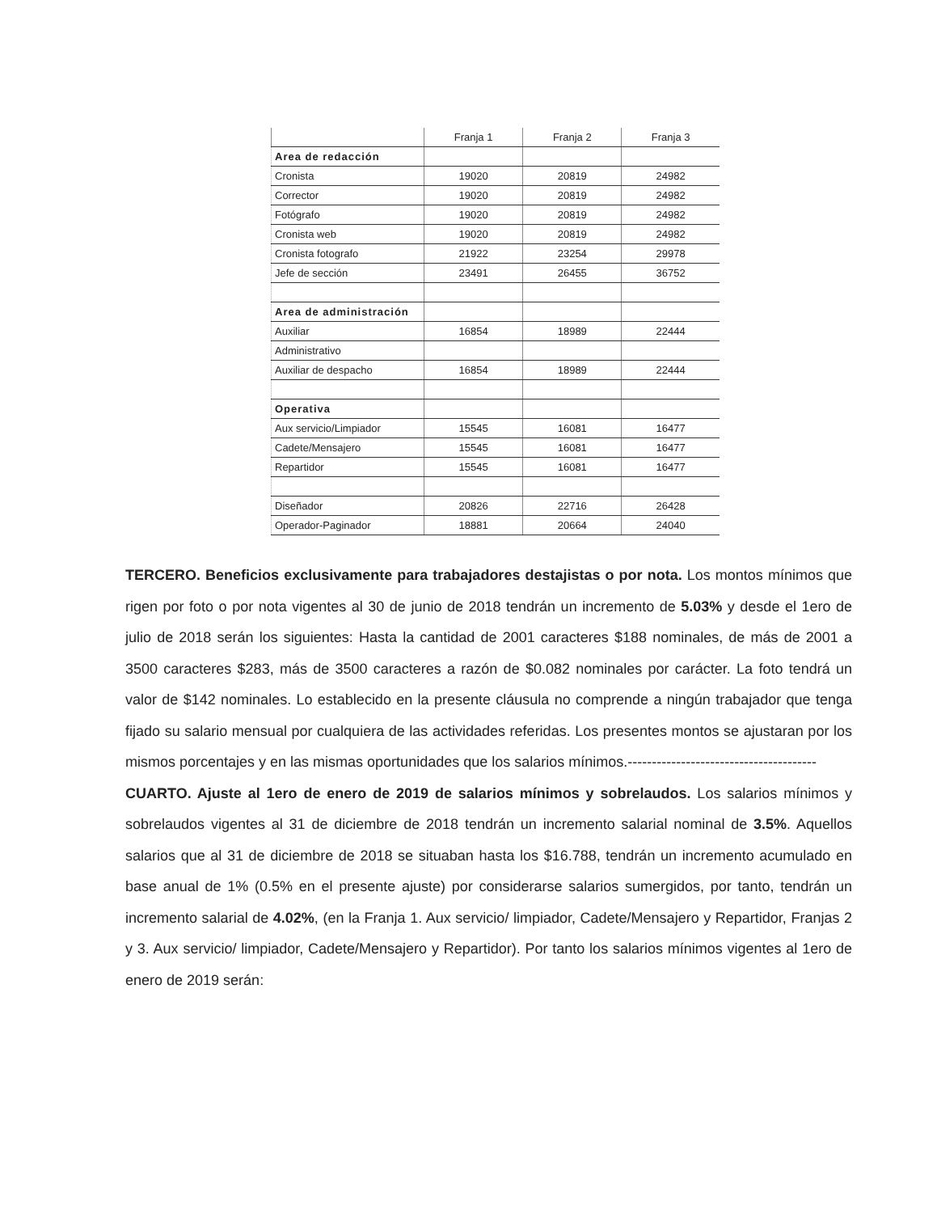| | Franja 1 | Franja 2 | Franja 3 |
| --- | --- | --- | --- |
| Area de redacción | | | |
| Cronista | 19020 | 20819 | 24982 |
| Corrector | 19020 | 20819 | 24982 |
| Fotógrafo | 19020 | 20819 | 24982 |
| Cronista web | 19020 | 20819 | 24982 |
| Cronista fotografo | 21922 | 23254 | 29978 |
| Jefe de sección | 23491 | 26455 | 36752 |
| Area de administración | | | |
| Auxiliar | 16854 | 18989 | 22444 |
| Administrativo | | | |
| Auxiliar de despacho | 16854 | 18989 | 22444 |
| Operativa | | | |
| Aux servicio/Limpiador | 15545 | 16081 | 16477 |
| Cadete/Mensajero | 15545 | 16081 | 16477 |
| Repartidor | 15545 | 16081 | 16477 |
| Diseñador | 20826 | 22716 | 26428 |
| Operador-Paginador | 18881 | 20664 | 24040 |
TERCERO. Beneficios exclusivamente para trabajadores destajistas o por nota. Los montos mínimos que rigen por foto o por nota vigentes al 30 de junio de 2018 tendrán un incremento de 5.03% y desde el 1ero de julio de 2018 serán los siguientes: Hasta la cantidad de 2001 caracteres $188 nominales, de más de 2001 a 3500 caracteres $283, más de 3500 caracteres a razón de $0.082 nominales por carácter. La foto tendrá un valor de $142 nominales. Lo establecido en la presente cláusula no comprende a ningún trabajador que tenga fijado su salario mensual por cualquiera de las actividades referidas. Los presentes montos se ajustaran por los mismos porcentajes y en las mismas oportunidades que los salarios mínimos.---------------------------------------
CUARTO. Ajuste al 1ero de enero de 2019 de salarios mínimos y sobrelaudos. Los salarios mínimos y sobrelaudos vigentes al 31 de diciembre de 2018 tendrán un incremento salarial nominal de 3.5%. Aquellos salarios que al 31 de diciembre de 2018 se situaban hasta los $16.788, tendrán un incremento acumulado en base anual de 1% (0.5% en el presente ajuste) por considerarse salarios sumergidos, por tanto, tendrán un incremento salarial de 4.02%, (en la Franja 1. Aux servicio/ limpiador, Cadete/Mensajero y Repartidor, Franjas 2 y 3. Aux servicio/ limpiador, Cadete/Mensajero y Repartidor). Por tanto los salarios mínimos vigentes al 1ero de enero de 2019 serán: